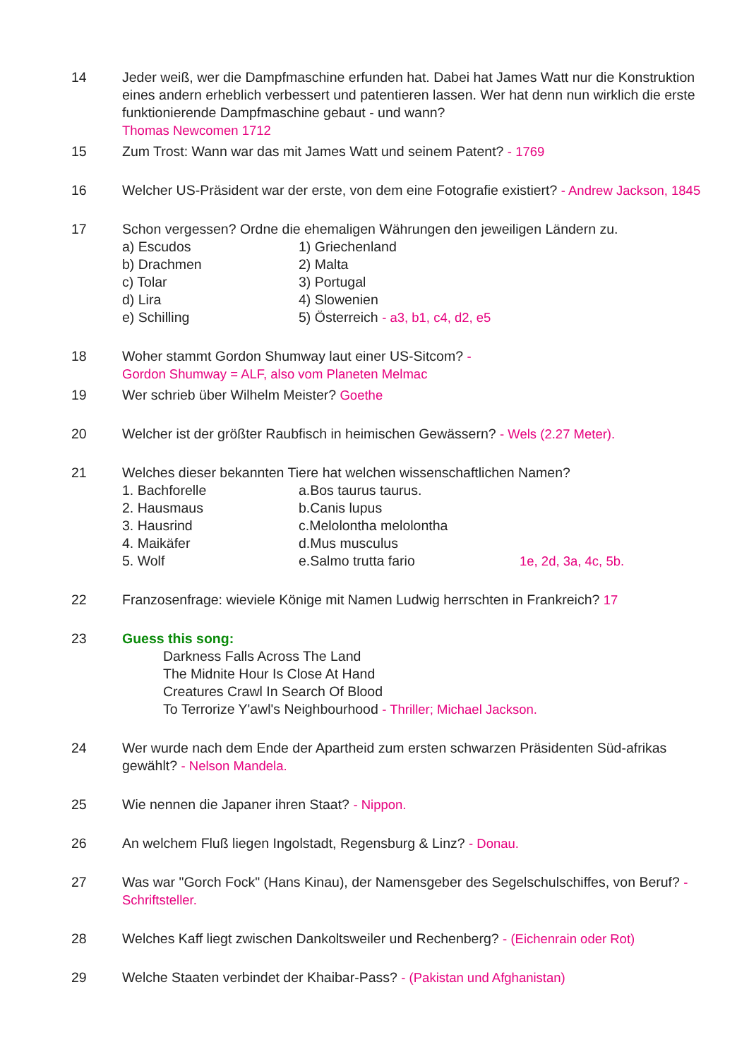14 Jeder weiß, wer die Dampfmaschine erfunden hat. Dabei hat James Watt nur die Konstruktion eines andern erheblich verbessert und patentieren lassen. Wer hat denn nun wirklich die erste funktionierende Dampfmaschine gebaut - und wann?
Thomas Newcomen 1712
15 Zum Trost: Wann war das mit James Watt und seinem Patent? - 1769
16 Welcher US-Präsident war der erste, von dem eine Fotografie existiert? - Andrew Jackson, 1845
17 Schon vergessen? Ordne die ehemaligen Währungen den jeweiligen Ländern zu.
a) Escudos 1) Griechenland
b) Drachmen 2) Malta
c) Tolar 3) Portugal
d) Lira 4) Slowenien
e) Schilling 5) Österreich - a3, b1, c4, d2, e5
18 Woher stammt Gordon Shumway laut einer US-Sitcom? -
Gordon Shumway = ALF, also vom Planeten Melmac
19 Wer schrieb über Wilhelm Meister? Goethe
20 Welcher ist der größter Raubfisch in heimischen Gewässern? - Wels (2.27 Meter).
21 Welches dieser bekannten Tiere hat welchen wissenschaftlichen Namen?
1. Bachforelle a.Bos taurus taurus.
2. Hausmaus b.Canis lupus
3. Hausrind c.Melolontha melolontha
4. Maikäfer d.Mus musculus
5. Wolf e.Salmo trutta fario 1e, 2d, 3a, 4c, 5b.
22 Franzosenfrage: wieviele Könige mit Namen Ludwig herrschten in Frankreich? 17
23 Guess this song:
Darkness Falls Across The Land
The Midnite Hour Is Close At Hand
Creatures Crawl In Search Of Blood
To Terrorize Y'awl's Neighbourhood - Thriller; Michael Jackson.
24 Wer wurde nach dem Ende der Apartheid zum ersten schwarzen Präsidenten Süd-afrikas gewählt? - Nelson Mandela.
25 Wie nennen die Japaner ihren Staat? - Nippon.
26 An welchem Fluß liegen Ingolstadt, Regensburg & Linz? - Donau.
27 Was war "Gorch Fock" (Hans Kinau), der Namensgeber des Segelschulschiffes, von Beruf? - Schriftsteller.
28 Welches Kaff liegt zwischen Dankoltsweiler und Rechenberg? - (Eichenrain oder Rot)
29 Welche Staaten verbindet der Khaibar-Pass? - (Pakistan und Afghanistan)